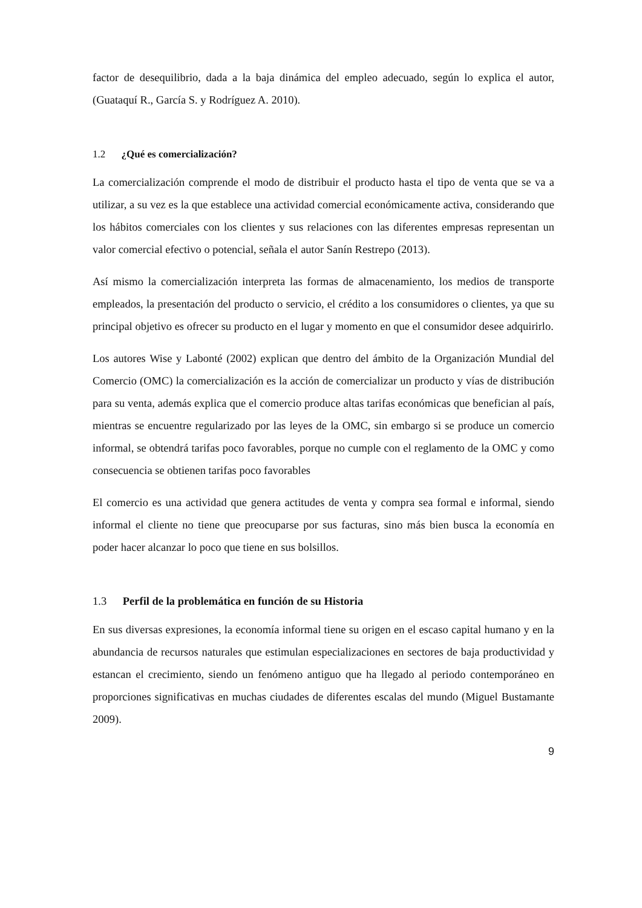factor de desequilibrio, dada a la baja dinámica del empleo adecuado, según lo explica el autor, (Guataquí R., García S. y Rodríguez A. 2010).
1.2 ¿Qué es comercialización?
La comercialización comprende el modo de distribuir el producto hasta el tipo de venta que se va a utilizar, a su vez es la que establece una actividad comercial económicamente activa, considerando que los hábitos comerciales con los clientes y sus relaciones con las diferentes empresas representan un valor comercial efectivo o potencial, señala el autor Sanín Restrepo (2013).
Así mismo la comercialización interpreta las formas de almacenamiento, los medios de transporte empleados, la presentación del producto o servicio, el crédito a los consumidores o clientes, ya que su principal objetivo es ofrecer su producto en el lugar y momento en que el consumidor desee adquirirlo.
Los autores Wise y Labonté (2002) explican que dentro del ámbito de la Organización Mundial del Comercio (OMC) la comercialización es la acción de comercializar un producto y vías de distribución para su venta, además explica que el comercio produce altas tarifas económicas que benefician al país, mientras se encuentre regularizado por las leyes de la OMC, sin embargo si se produce un comercio informal, se obtendrá tarifas poco favorables, porque no cumple con el reglamento de la OMC y como consecuencia se obtienen tarifas poco favorables
El comercio es una actividad que genera actitudes de venta y compra sea formal e informal, siendo informal el cliente no tiene que preocuparse por sus facturas, sino más bien busca la economía en poder hacer alcanzar lo poco que tiene en sus bolsillos.
1.3 Perfil de la problemática en función de su Historia
En sus diversas expresiones, la economía informal tiene su origen en el escaso capital humano y en la abundancia de recursos naturales que estimulan especializaciones en sectores de baja productividad y estancan el crecimiento, siendo un fenómeno antiguo que ha llegado al periodo contemporáneo en proporciones significativas en muchas ciudades de diferentes escalas del mundo (Miguel Bustamante 2009).
9